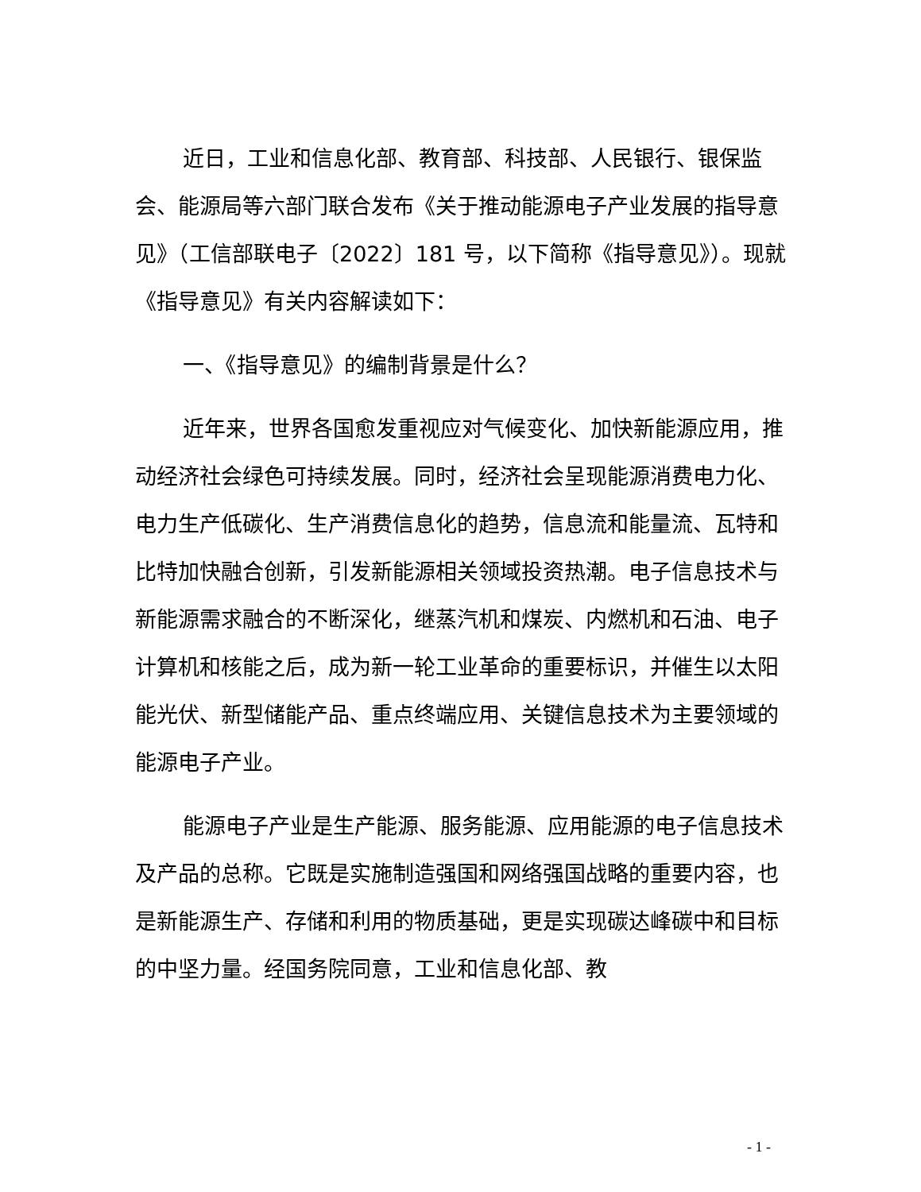近日，工业和信息化部、教育部、科技部、人民银行、银保监会、能源局等六部门联合发布《关于推动能源电子产业发展的指导意见》（工信部联电子〔2022〕181 号，以下简称《指导意见》）。现就《指导意见》有关内容解读如下：
一、《指导意见》的编制背景是什么？
近年来，世界各国愈发重视应对气候变化、加快新能源应用，推动经济社会绿色可持续发展。同时，经济社会呈现能源消费电力化、电力生产低碳化、生产消费信息化的趋势，信息流和能量流、瓦特和比特加快融合创新，引发新能源相关领域投资热潮。电子信息技术与新能源需求融合的不断深化，继蒸汽机和煤炭、内燃机和石油、电子计算机和核能之后，成为新一轮工业革命的重要标识，并催生以太阳能光伏、新型储能产品、重点终端应用、关键信息技术为主要领域的能源电子产业。
能源电子产业是生产能源、服务能源、应用能源的电子信息技术及产品的总称。它既是实施制造强国和网络强国战略的重要内容，也是新能源生产、存储和利用的物质基础，更是实现碳达峰碳中和目标的中坚力量。经国务院同意，工业和信息化部、教
- 1 -